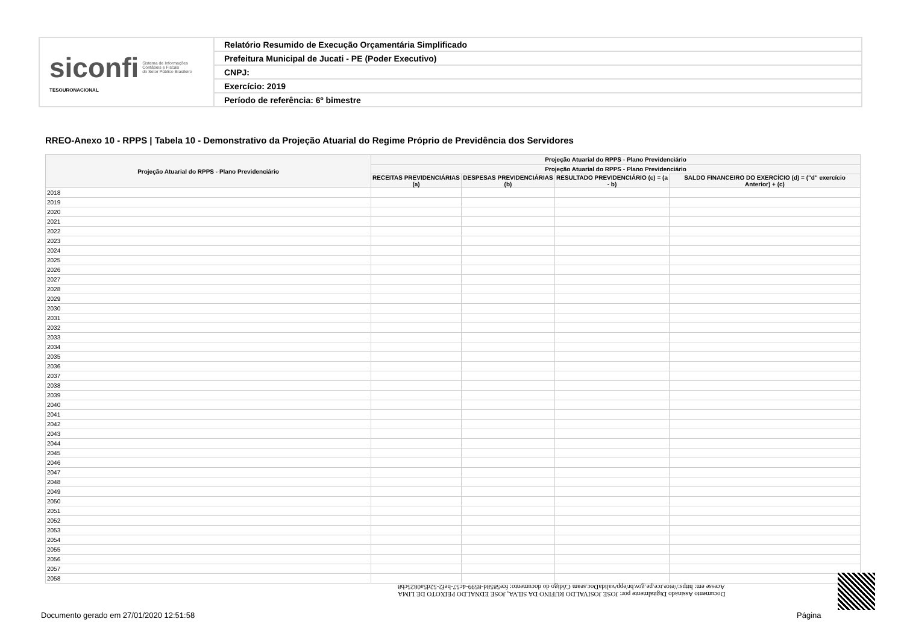| siconfi Sistema de Informações Contábeis e Fiscais do Setor Público Brasileiro TESOURONACIONAL | Relatório Resumido de Execução Orçamentária Simplificado |
| | Prefeitura Municipal de Jucati - PE (Poder Executivo) |
| | CNPJ: |
| | Exercício: 2019 |
| | Período de referência: 6º bimestre |
RREO-Anexo 10 - RPPS | Tabela 10 - Demonstrativo da Projeção Atuarial do Regime Próprio de Previdência dos Servidores
| Projeção Atuarial do RPPS - Plano Previdenciário | Projeção Atuarial do RPPS - Plano Previdenciário | | | |
| --- | --- | --- | --- | --- |
| | Projeção Atuarial do RPPS - Plano Previdenciário | | | |
| | RECEITAS PREVIDENCIÁRIAS (a) | DESPESAS PREVIDENCIÁRIAS (b) | RESULTADO PREVIDENCIÁRIO (c) = (a - b) | SALDO FINANCEIRO DO EXERCÍCIO (d) = ("d" exercício Anterior) + (c) |
| 2018 | | | | |
| 2019 | | | | |
| 2020 | | | | |
| 2021 | | | | |
| 2022 | | | | |
| 2023 | | | | |
| 2024 | | | | |
| 2025 | | | | |
| 2026 | | | | |
| 2027 | | | | |
| 2028 | | | | |
| 2029 | | | | |
| 2030 | | | | |
| 2031 | | | | |
| 2032 | | | | |
| 2033 | | | | |
| 2034 | | | | |
| 2035 | | | | |
| 2036 | | | | |
| 2037 | | | | |
| 2038 | | | | |
| 2039 | | | | |
| 2040 | | | | |
| 2041 | | | | |
| 2042 | | | | |
| 2043 | | | | |
| 2044 | | | | |
| 2045 | | | | |
| 2046 | | | | |
| 2047 | | | | |
| 2048 | | | | |
| 2049 | | | | |
| 2050 | | | | |
| 2051 | | | | |
| 2052 | | | | |
| 2053 | | | | |
| 2054 | | | | |
| 2055 | | | | |
| 2056 | | | | |
| 2057 | | | | |
| 2058 | | | | |
Documento Assinado Digitalmente por: JOSE JOSIVALDO RUFINO DA SILVA, JOSE EDNALDO PEIXOTO DE LIMA
Acesse em: https://etce.tce.pe.gov.br/epp/validaDoc.seam Código do documento: fce5858d-8599-4c57-bef2-52d5a0825cb8
Documento gerado em 27/01/2020 12:51:58
Página